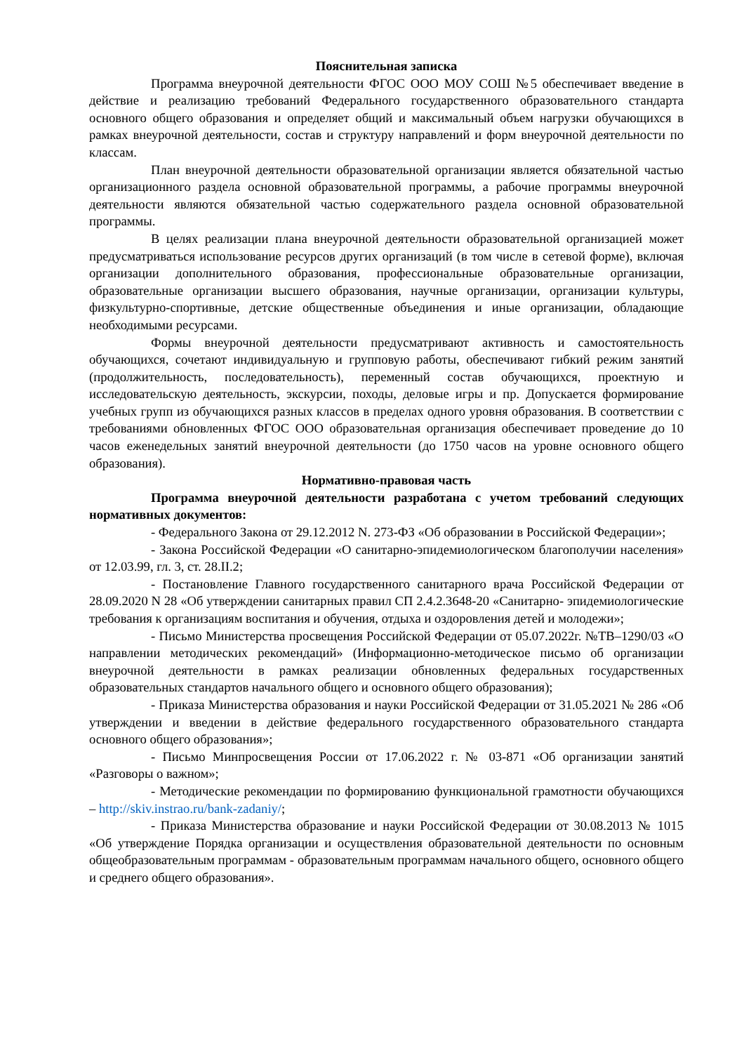Пояснительная записка
Программа внеурочной деятельности ФГОС ООО МОУ СОШ №5 обеспечивает введение в действие и реализацию требований Федерального государственного образовательного стандарта основного общего образования и определяет общий и максимальный объем нагрузки обучающихся в рамках внеурочной деятельности, состав и структуру направлений и форм внеурочной деятельности по классам.
План внеурочной деятельности образовательной организации является обязательной частью организационного раздела основной образовательной программы, а рабочие программы внеурочной деятельности являются обязательной частью содержательного раздела основной образовательной программы.
В целях реализации плана внеурочной деятельности образовательной организацией может предусматриваться использование ресурсов других организаций (в том числе в сетевой форме), включая организации дополнительного образования, профессиональные образовательные организации, образовательные организации высшего образования, научные организации, организации культуры, физкультурно-спортивные, детские общественные объединения и иные организации, обладающие необходимыми ресурсами.
Формы внеурочной деятельности предусматривают активность и самостоятельность обучающихся, сочетают индивидуальную и групповую работы, обеспечивают гибкий режим занятий (продолжительность, последовательность), переменный состав обучающихся, проектную и исследовательскую деятельность, экскурсии, походы, деловые игры и пр. Допускается формирование учебных групп из обучающихся разных классов в пределах одного уровня образования. В соответствии с требованиями обновленных ФГОС ООО образовательная организация обеспечивает проведение до 10 часов еженедельных занятий внеурочной деятельности (до 1750 часов на уровне основного общего образования).
Нормативно-правовая часть
Программа внеурочной деятельности разработана с учетом требований следующих нормативных документов:
- Федерального Закона от 29.12.2012 N. 273-ФЗ «Об образовании в Российской Федерации»;
- Закона Российской Федерации «О санитарно-эпидемиологическом благополучии населения» от 12.03.99, гл. 3, ст. 28.II.2;
- Постановление Главного государственного санитарного врача Российской Федерации от 28.09.2020 N 28 «Об утверждении санитарных правил СП 2.4.2.3648-20 «Санитарно- эпидемиологические требования к организациям воспитания и обучения, отдыха и оздоровления детей и молодежи»;
- Письмо Министерства просвещения Российской Федерации от 05.07.2022г. №ТВ–1290/03 «О направлении методических рекомендаций» (Информационно-методическое письмо об организации внеурочной деятельности в рамках реализации обновленных федеральных государственных образовательных стандартов начального общего и основного общего образования);
- Приказа Министерства образования и науки Российской Федерации от 31.05.2021 № 286 «Об утверждении и введении в действие федерального государственного образовательного стандарта основного общего образования»;
- Письмо Минпросвещения России от 17.06.2022 г. № 03-871 «Об организации занятий «Разговоры о важном»;
- Методические рекомендации по формированию функциональной грамотности обучающихся – http://skiv.instrao.ru/bank-zadaniy/;
- Приказа Министерства образование и науки Российской Федерации от 30.08.2013 № 1015 «Об утверждение Порядка организации и осуществления образовательной деятельности по основным общеобразовательным программам - образовательным программам начального общего, основного общего и среднего общего образования».